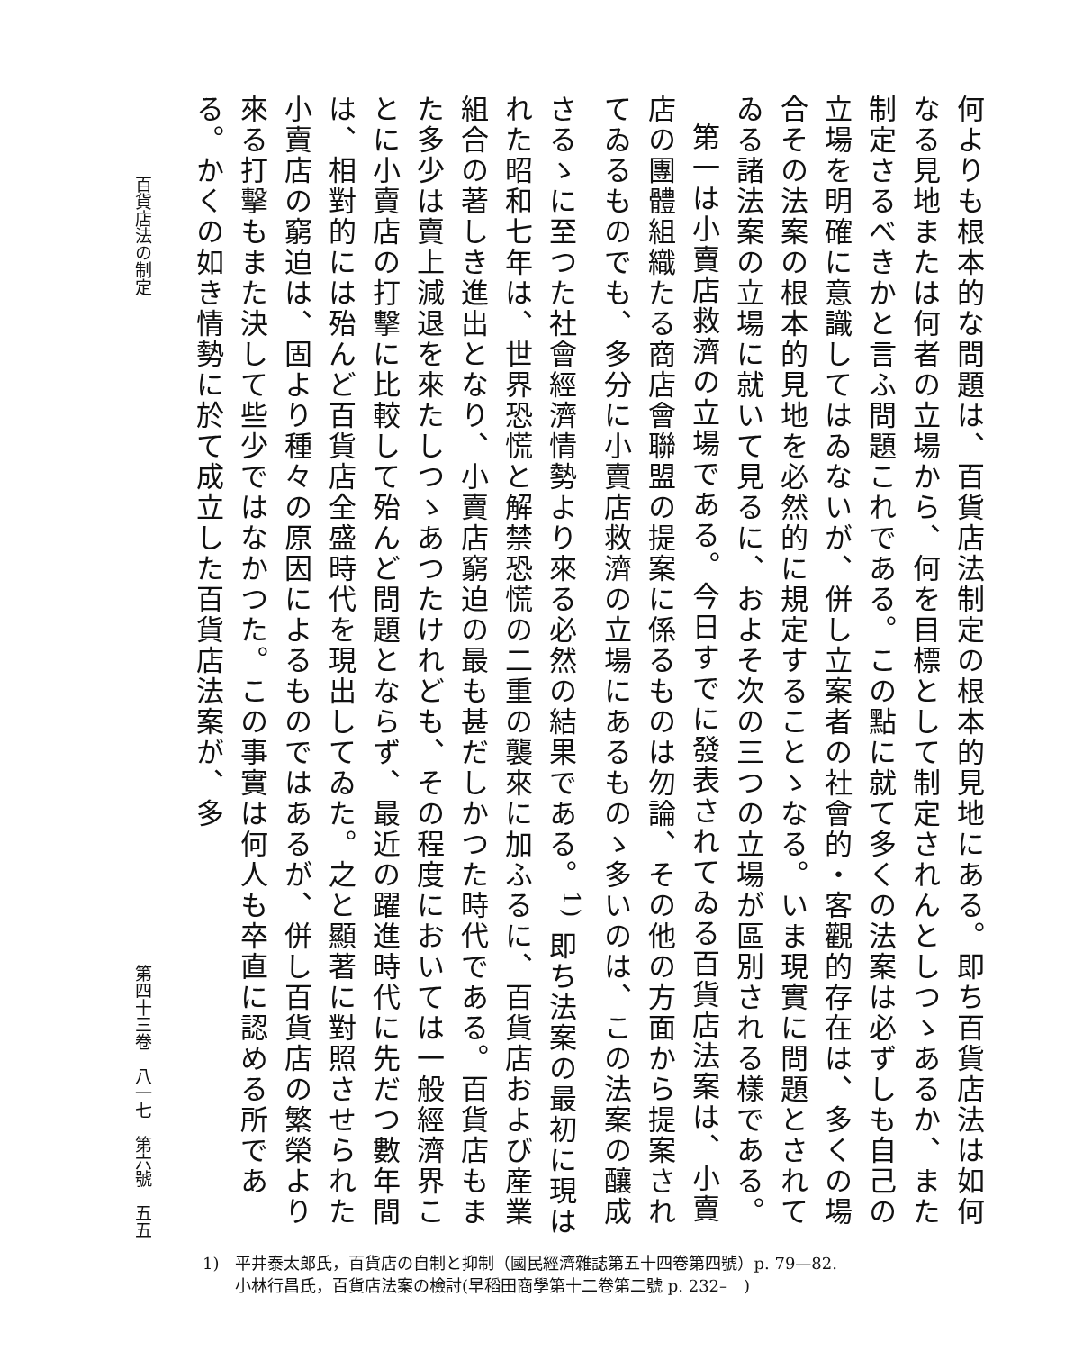何よりも根本的な問題は、百貨店法制定の根本的見地にある。即ち百貨店法は如何なる見地または何者の立場から、何を目標として制定されんとしつゝあるか、また制定さるべきかと言ふ問題これである。この點に就て多くの法案は必ずしも自己の立場を明確に意識してはゐないが、併し立案者の社會的・客觀的存在は、多くの場合その法案の根本的見地を必然的に規定することゝなる。いま現實に問題とされてゐる諸法案の立場に就いて見るに、およそ次の三つの立場が區別される樣である。
第一は小賣店救濟の立場である。今日すでに發表されてゐる百貨店法案は、小賣店の團體組織たる商店會聯盟の提案に係るものは勿論、その他の方面から提案されてゐるものでも、多分に小賣店救濟の立場にあるものゝ多いのは、この法案の釀成さるゝに至つた社會經濟情勢より來る必然の結果である。<sup>1)</sup> 即ち法案の最初に現はれた昭和七年は、世界恐慌と解禁恐慌の二重の襲來に加ふるに、百貨店および産業組合の著しき進出となり、小賣店窮迫の最も甚だしかつた時代である。百貨店もまた多少は賣上減退を來たしつゝあつたけれども、その程度においては一般經濟界ことに小賣店の打擊に比較して殆んど問題とならず、最近の躍進時代に先だつ數年間は、相對的には殆んど百貨店全盛時代を現出してゐた。之と顯著に對照させられた小賣店の窮迫は、固より種々の原因によるものではあるが、併し百貨店の繁榮より來る打擊もまた決して些少ではなかつた。この事實は何人も卒直に認める所である。かくの如き情勢に於て成立した百貨店法案が、多
百貨店法の制定 第四十三卷　八一七　第六號　五五
1)　平井泰太郎氏，百貨店の自制と抑制（國民經濟雜誌第五十四卷第四號）p. 79—82.
　　小林行昌氏，百貨店法案の檢討(早稻田商學第十二卷第二號 p. 232–　)